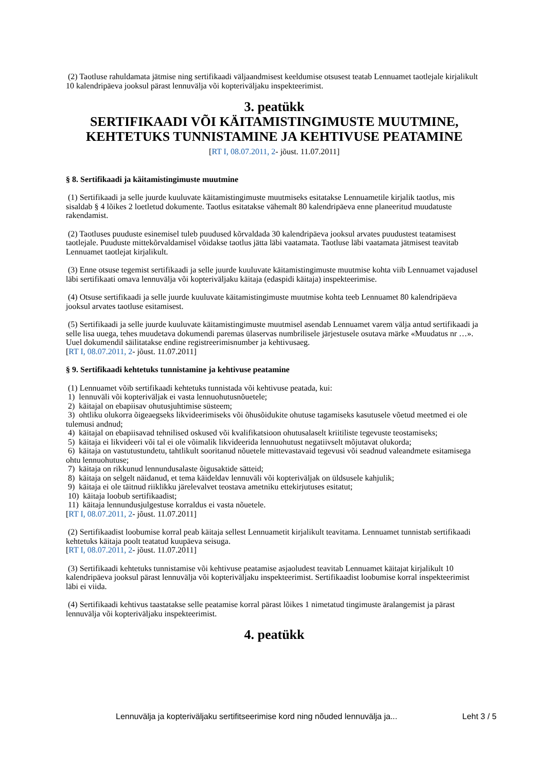(2) Taotluse rahuldamata jätmise ning sertifikaadi väljaandmisest keeldumise otsusest teatab Lennuamet taotlejale kirjalikult 10 kalendripäeva jooksul pärast lennuvälja või kopteriväljaku inspekteerimist.
3. peatükk
SERTIFIKAADI VÕI KÄITAMISTINGIMUSTE MUUTMINE, KEHTETUKS TUNNISTAMINE JA KEHTIVUSE PEATAMINE
[RT I, 08.07.2011, 2- jõust. 11.07.2011]
§ 8. Sertifikaadi ja käitamistingimuste muutmine
(1) Sertifikaadi ja selle juurde kuuluvate käitamistingimuste muutmiseks esitatakse Lennuametile kirjalik taotlus, mis sisaldab § 4 lõikes 2 loetletud dokumente. Taotlus esitatakse vähemalt 80 kalendripäeva enne planeeritud muudatuste rakendamist.
(2) Taotluses puuduste esinemisel tuleb puudused kõrvaldada 30 kalendripäeva jooksul arvates puudustest teatamisest taotlejale. Puuduste mittekõrvaldamisel võidakse taotlus jätta läbi vaatamata. Taotluse läbi vaatamata jätmisest teavitab Lennuamet taotlejat kirjalikult.
(3) Enne otsuse tegemist sertifikaadi ja selle juurde kuuluvate käitamistingimuste muutmise kohta viib Lennuamet vajadusel läbi sertifikaati omava lennuvälja või kopteriväljaku käitaja (edaspidi käitaja) inspekteerimise.
(4) Otsuse sertifikaadi ja selle juurde kuuluvate käitamistingimuste muutmise kohta teeb Lennuamet 80 kalendripäeva jooksul arvates taotluse esitamisest.
(5) Sertifikaadi ja selle juurde kuuluvate käitamistingimuste muutmisel asendab Lennuamet varem välja antud sertifikaadi ja selle lisa uuega, tehes muudetava dokumendi paremas ülaservas numbrilisele järjestusele osutava märke «Muudatus nr …». Uuel dokumendil säilitatakse endine registreerimisnumber ja kehtivusaeg.
[RT I, 08.07.2011, 2- jõust. 11.07.2011]
§ 9. Sertifikaadi kehtetuks tunnistamine ja kehtivuse peatamine
(1) Lennuamet võib sertifikaadi kehtetuks tunnistada või kehtivuse peatada, kui:
1) lennuväli või kopteriväljak ei vasta lennuohutusnõuetele;
2) käitajal on ebapiisav ohutusjuhtimise süsteem;
3) ohtliku olukorra õigeaegseks likvideerimiseks või õhusõidukite ohutuse tagamiseks kasutusele võetud meetmed ei ole tulemusi andnud;
4) käitajal on ebapiisavad tehnilised oskused või kvalifikatsioon ohutusalaselt kriitiliste tegevuste teostamiseks;
5) käitaja ei likvideeri või tal ei ole võimalik likvideerida lennuohutust negatiivselt mõjutavat olukorda;
6) käitaja on vastutustundetu, tahtlikult sooritanud nõuetele mittevastavaid tegevusi või seadnud valeandmete esitamisega ohtu lennuohutuse;
7) käitaja on rikkunud lennundusalaste õigusaktide sätteid;
8) käitaja on selgelt näidanud, et tema käideldav lennuväli või kopteriväljak on üldsusele kahjulik;
9) käitaja ei ole täitnud riiklikku järelevalvet teostava ametniku ettekirjutuses esitatut;
10) käitaja loobub sertifikaadist;
11) käitaja lennundusjulgestuse korraldus ei vasta nõuetele.
[RT I, 08.07.2011, 2- jõust. 11.07.2011]
(2) Sertifikaadist loobumise korral peab käitaja sellest Lennuametit kirjalikult teavitama. Lennuamet tunnistab sertifikaadi kehtetuks käitaja poolt teatatud kuupäeva seisuga.
[RT I, 08.07.2011, 2- jõust. 11.07.2011]
(3) Sertifikaadi kehtetuks tunnistamise või kehtivuse peatamise asjaoludest teavitab Lennuamet käitajat kirjalikult 10 kalendripäeva jooksul pärast lennuvälja või kopteriväljaku inspekteerimist. Sertifikaadist loobumise korral inspekteerimist läbi ei viida.
(4) Sertifikaadi kehtivus taastatakse selle peatamise korral pärast lõikes 1 nimetatud tingimuste äralangemist ja pärast lennuvälja või kopteriväljaku inspekteerimist.
4. peatükk
Lennuvälja ja kopteriväljaku sertifitseerimise kord ning nõuded lennuvälja ja... Leht 3 / 5